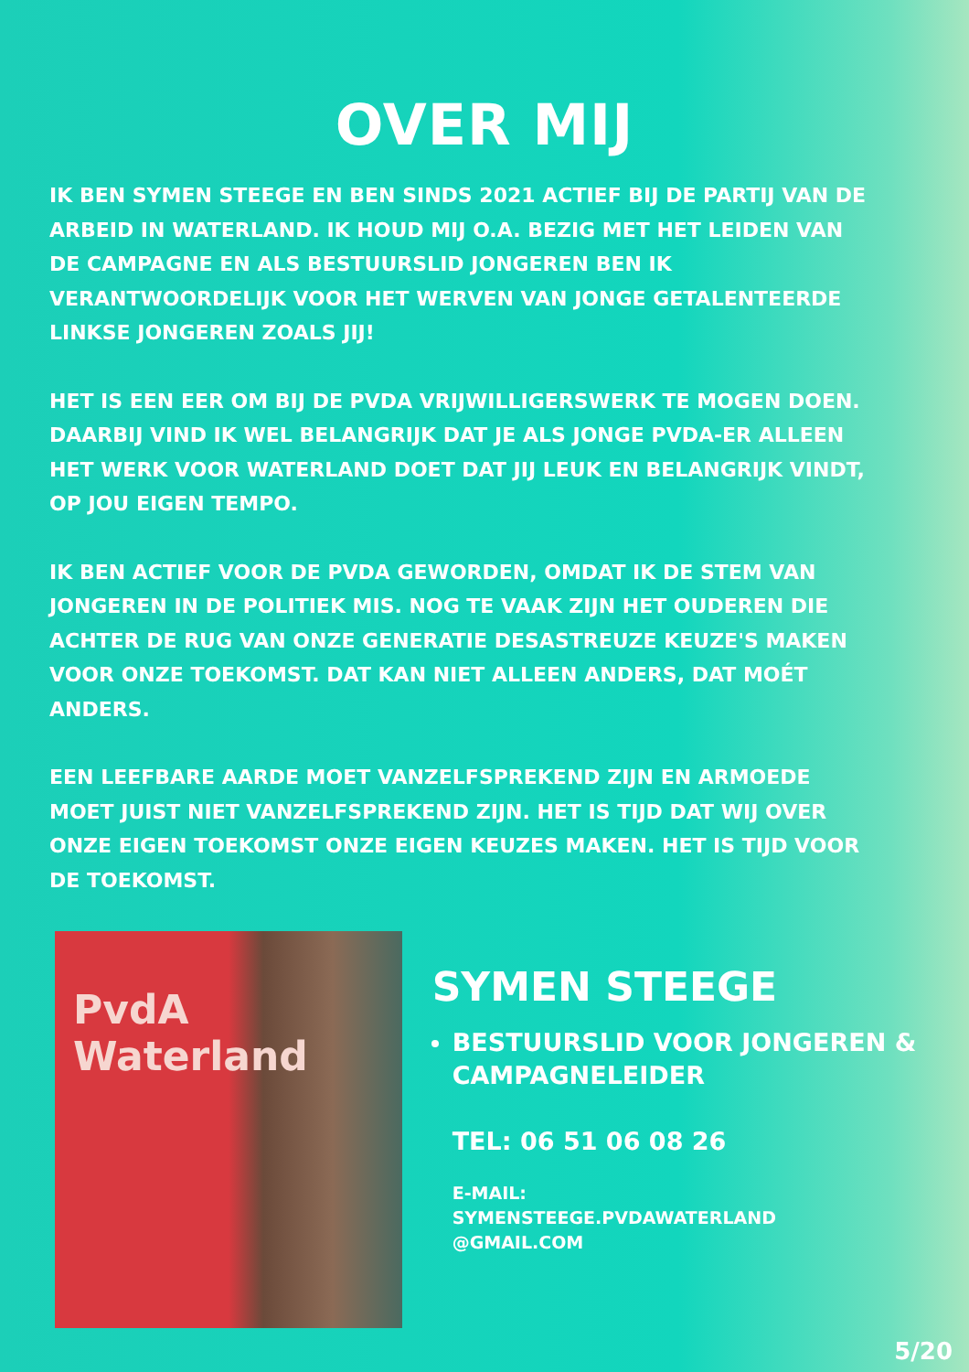OVER MIJ
IK BEN SYMEN STEEGE EN BEN SINDS 2021 ACTIEF BIJ DE PARTIJ VAN DE ARBEID IN WATERLAND. IK HOUD MIJ O.A. BEZIG MET HET LEIDEN VAN DE CAMPAGNE EN ALS BESTUURSLID JONGEREN BEN IK VERANTWOORDELIJK VOOR HET WERVEN VAN JONGE GETALENTEERDE LINKSE JONGEREN ZOALS JIJ!
HET IS EEN EER OM BIJ DE PVDA VRIJWILLIGERSWERK TE MOGEN DOEN. DAARBIJ VIND IK WEL BELANGRIJK DAT JE ALS JONGE PVDA-ER ALLEEN HET WERK VOOR WATERLAND DOET DAT JIJ LEUK EN BELANGRIJK VINDT, OP JOU EIGEN TEMPO.
IK BEN ACTIEF VOOR DE PVDA GEWORDEN, OMDAT IK DE STEM VAN JONGEREN IN DE POLITIEK MIS. NOG TE VAAK ZIJN HET OUDEREN DIE ACHTER DE RUG VAN ONZE GENERATIE DESASTREUZE KEUZE'S MAKEN VOOR ONZE TOEKOMST. DAT KAN NIET ALLEEN ANDERS, DAT MOÉT ANDERS.
EEN LEEFBARE AARDE MOET VANZELFSPREKEND ZIJN EN ARMOEDE MOET JUIST NIET VANZELFSPREKEND ZIJN. HET IS TIJD DAT WIJ OVER ONZE EIGEN TOEKOMST ONZE EIGEN KEUZES MAKEN. HET IS TIJD VOOR DE TOEKOMST.
PvdA
Waterland
SYMEN STEEGE
BESTUURSLID VOOR JONGEREN & CAMPAGNELEIDER
TEL: 06 51 06 08 26
E-MAIL:
SYMENSTEEGE.PVDAWATERLAND
@GMAIL.COM
5/20